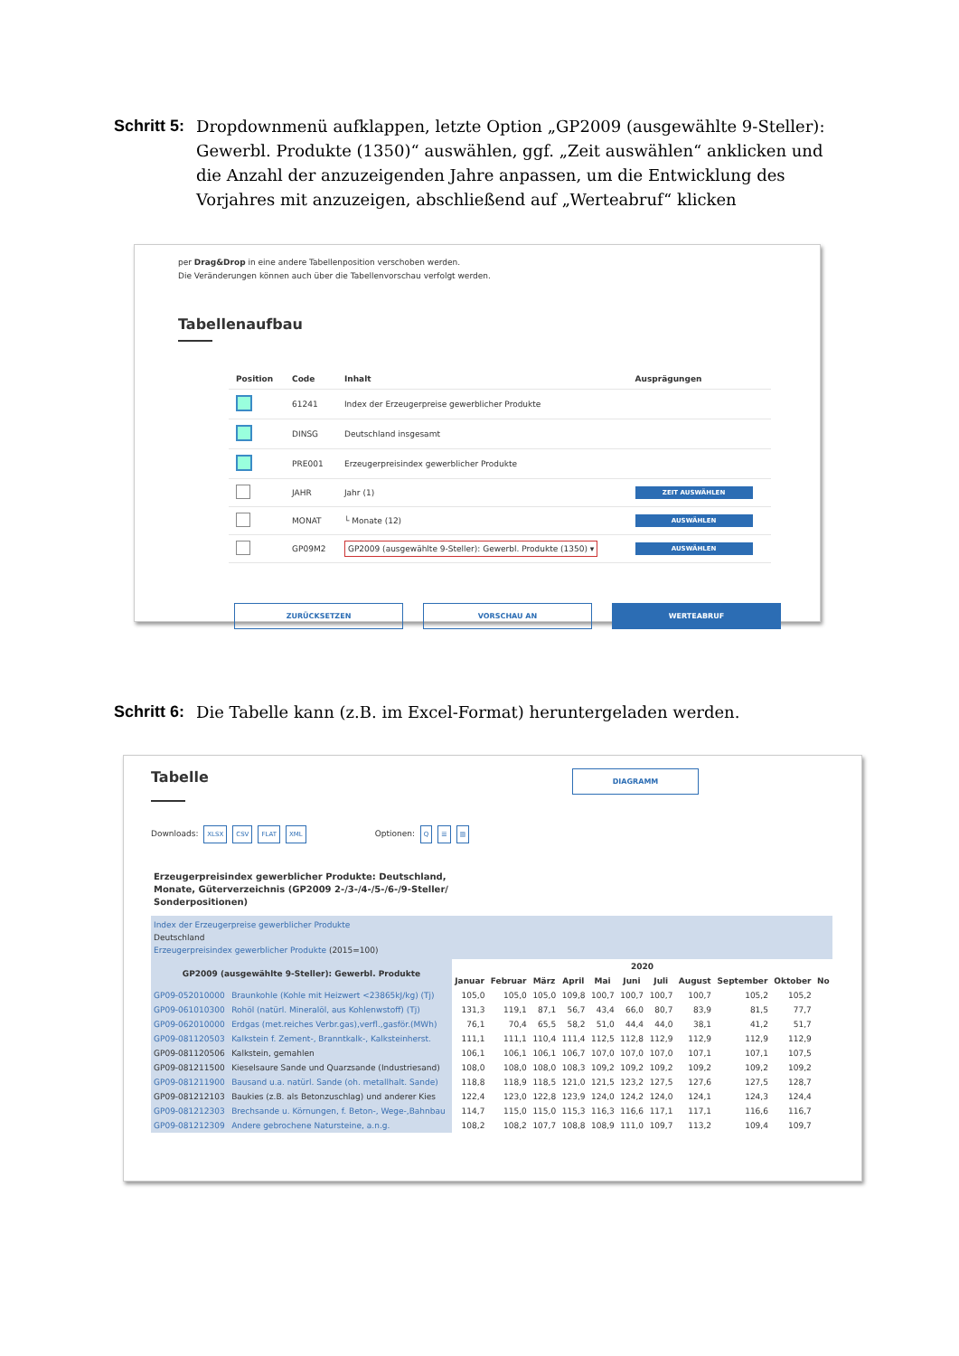Schritt 5:
Dropdownmenü aufklappen, letzte Option „GP2009 (ausgewählte 9-Steller): Gewerbl. Produkte (1350)“ auswählen, ggf. „Zeit auswählen“ anklicken und die Anzahl der anzuzeigenden Jahre anpassen, um die Entwicklung des Vorjahres mit anzuzeigen, abschließend auf „Werteabruf“ klicken
per Drag&Drop in eine andere Tabellenposition verschoben werden.
Die Veränderungen können auch über die Tabellenvorschau verfolgt werden.
Tabellenaufbau
| Position | Code | Inhalt | Ausprägungen |
| --- | --- | --- | --- |
| | 61241 | Index der Erzeugerpreise gewerblicher Produkte | |
| | DINSG | Deutschland insgesamt | |
| | PRE001 | Erzeugerpreisindex gewerblicher Produkte | |
| | JAHR | Jahr (1) | ZEIT AUSWÄHLEN |
| | MONAT | └ Monate (12) | AUSWÄHLEN |
| | GP09M2 | GP2009 (ausgewählte 9-Steller): Gewerbl. Produkte (1350) ▾ | AUSWÄHLEN |
ZURÜCKSETZEN VORSCHAU AN WERTEABRUF
Schritt 6:
Die Tabelle kann (z.B. im Excel-Format) heruntergeladen werden.
Tabelle
DIAGRAMM
Downloads: XLSX CSV FLAT XML Optionen: Q ☰ ▥
Erzeugerpreisindex gewerblicher Produkte: Deutschland,
Monate, Güterverzeichnis (GP2009 2-/3-/4-/5-/6-/9-Steller/
Sonderpositionen)
| Index der Erzeugerpreise gewerblicher Produkte Deutschland Erzeugerpreisindex gewerblicher Produkte (2015=100) | | | | | | | | | | | | |
| GP2009 (ausgewählte 9-Steller): Gewerbl. Produkte | | 2020 | | | | | | | | | | |
| | | Januar | Februar | März | April | Mai | Juni | Juli | August | September | Oktober | No |
| GP09-052010000 | Braunkohle (Kohle mit Heizwert <23865kJ/kg) (Tj) | 105,0 | 105,0 | 105,0 | 109,8 | 100,7 | 100,7 | 100,7 | 100,7 | 105,2 | 105,2 | |
| GP09-061010300 | Rohöl (natürl. Mineralöl, aus Kohlenwstoff) (Tj) | 131,3 | 119,1 | 87,1 | 56,7 | 43,4 | 66,0 | 80,7 | 83,9 | 81,5 | 77,7 | |
| GP09-062010000 | Erdgas (met.reiches Verbr.gas),verfl.,gasför.(MWh) | 76,1 | 70,4 | 65,5 | 58,2 | 51,0 | 44,4 | 44,0 | 38,1 | 41,2 | 51,7 | |
| GP09-081120503 | Kalkstein f. Zement-, Branntkalk-, Kalksteinherst. | 111,1 | 111,1 | 110,4 | 111,4 | 112,5 | 112,8 | 112,9 | 112,9 | 112,9 | 112,9 | |
| GP09-081120506 | Kalkstein, gemahlen | 106,1 | 106,1 | 106,1 | 106,7 | 107,0 | 107,0 | 107,0 | 107,1 | 107,1 | 107,5 | |
| GP09-081211500 | Kieselsaure Sande und Quarzsande (Industriesand) | 108,0 | 108,0 | 108,0 | 108,3 | 109,2 | 109,2 | 109,2 | 109,2 | 109,2 | 109,2 | |
| GP09-081211900 | Bausand u.a. natürl. Sande (oh. metallhalt. Sande) | 118,8 | 118,9 | 118,5 | 121,0 | 121,5 | 123,2 | 127,5 | 127,6 | 127,5 | 128,7 | |
| GP09-081212103 | Baukies (z.B. als Betonzuschlag) und anderer Kies | 122,4 | 123,0 | 122,8 | 123,9 | 124,0 | 124,2 | 124,0 | 124,1 | 124,3 | 124,4 | |
| GP09-081212303 | Brechsande u. Körnungen, f. Beton-, Wege-,Bahnbau | 114,7 | 115,0 | 115,0 | 115,3 | 116,3 | 116,6 | 117,1 | 117,1 | 116,6 | 116,7 | |
| GP09-081212309 | Andere gebrochene Natursteine, a.n.g. | 108,2 | 108,2 | 107,7 | 108,8 | 108,9 | 111,0 | 109,7 | 113,2 | 109,4 | 109,7 | |